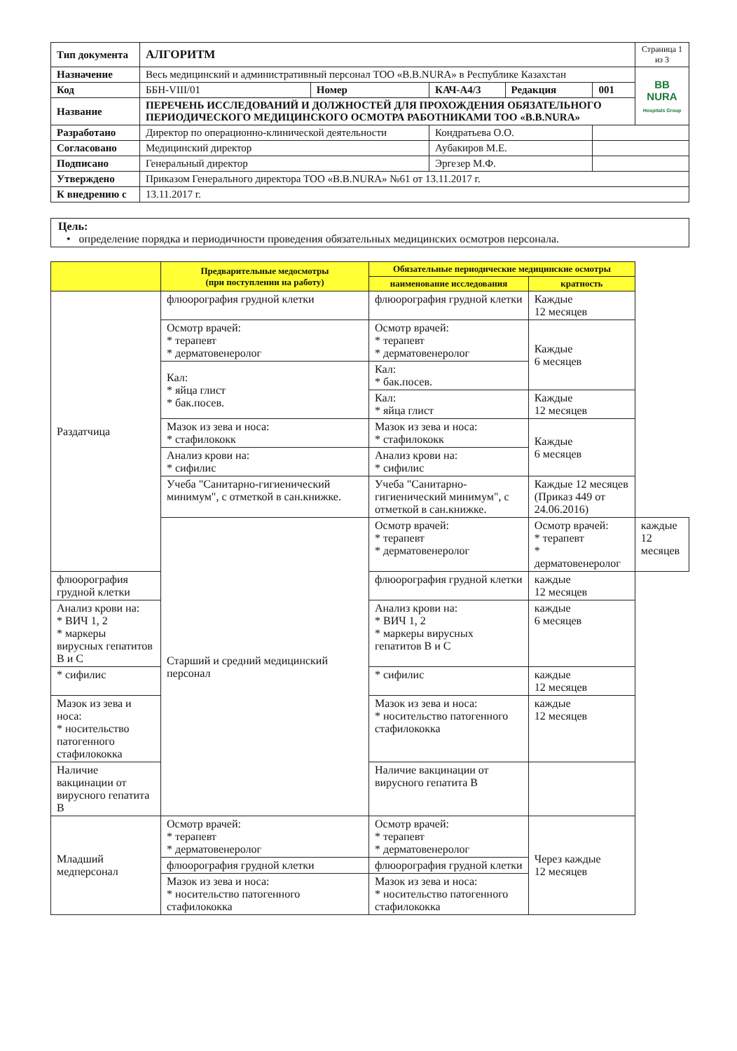| Тип документа | АЛГОРИТМ | | | | | Страница 1 из 3 |
| Назначение | Весь медицинский и административный персонал ТОО «B.B.NURA» в Республике Казахстан | | | | | BB NURA Hospitals Group |
| Код | ББН-VIII/01 | Номер | КАЧ-А4/3 | Редакция | 001 | |
| Название | ПЕРЕЧЕНЬ ИССЛЕДОВАНИЙ И ДОЛЖНОСТЕЙ ДЛЯ ПРОХОЖДЕНИЯ ОБЯЗАТЕЛЬНОГО ПЕРИОДИЧЕСКОГО МЕДИЦИНСКОГО ОСМОТРА РАБОТНИКАМИ ТОО «B.B.NURA» | | | | | |
| Разработано | Директор по операционно-клинической деятельности | | Кондратьева О.О. | | | |
| Согласовано | Медицинский директор | | Аубакиров М.Е. | | | |
| Подписано | Генеральный директор | | Эргезер М.Ф. | | | |
| Утверждено | Приказом Генерального директора ТОО «B.B.NURA» №61 от 13.11.2017 г. | | | | | |
| К внедрению с | 13.11.2017 г. | | | | | |
Цель:
• определение порядка и периодичности проведения обязательных медицинских осмотров персонала.
| | Предварительные медосмотры (при поступлении на работу) | Обязательные периодические медицинские осмотры | | |
| --- | --- | --- | --- | --- |
| | | наименование исследования | кратность | |
| Раздатчица | флюорография грудной клетки | флюорография грудной клетки | Каждые 12 месяцев | |
| | Осмотр врачей: * терапевт * дерматовенеролог | Осмотр врачей: * терапевт * дерматовенеролог | Каждые 6 месяцев | |
| | Кал: * яйца глист * бак.посев. | Кал: * бак.посев. | | |
| | | Кал: * яйца глист | Каждые 12 месяцев | |
| | Мазок из зева и носа: * стафилококк | Мазок из зева и носа: * стафилококк | Каждые 6 месяцев | |
| | Анализ крови на: * сифилис | Анализ крови на: * сифилис | | |
| | Учеба "Санитарно-гигиенический минимум", с отметкой в сан.книжке. | Учеба "Санитарно-гигиенический минимум", с отметкой в сан.книжке. | Каждые 12 месяцев (Приказ 449 от 24.06.2016) | |
| | Старший и средний медицинский персонал | Осмотр врачей: * терапевт * дерматовенеролог | Осмотр врачей: * терапевт * дерматовенеролог | каждые 12 месяцев |
| флюорография грудной клетки | | флюорография грудной клетки | каждые 12 месяцев | |
| Анализ крови на: * ВИЧ 1, 2 * маркеры вирусных гепатитов В и С | | Анализ крови на: * ВИЧ 1, 2 * маркеры вирусных гепатитов В и С | каждые 6 месяцев | |
| * сифилис | | * сифилис | каждые 12 месяцев | |
| Мазок из зева и носа: * носительство патогенного стафилококка | | Мазок из зева и носа: * носительство патогенного стафилококка | каждые 12 месяцев | |
| Наличие вакцинации от вирусного гепатита В | | Наличие вакцинации от вирусного гепатита В | | |
| Младший медперсонал | Осмотр врачей: * терапевт * дерматовенеролог | Осмотр врачей: * терапевт * дерматовенеролог | Через каждые 12 месяцев | |
| | флюорография грудной клетки | флюорография грудной клетки | | |
| | Мазок из зева и носа: * носительство патогенного стафилококка | Мазок из зева и носа: * носительство патогенного стафилококка | | |